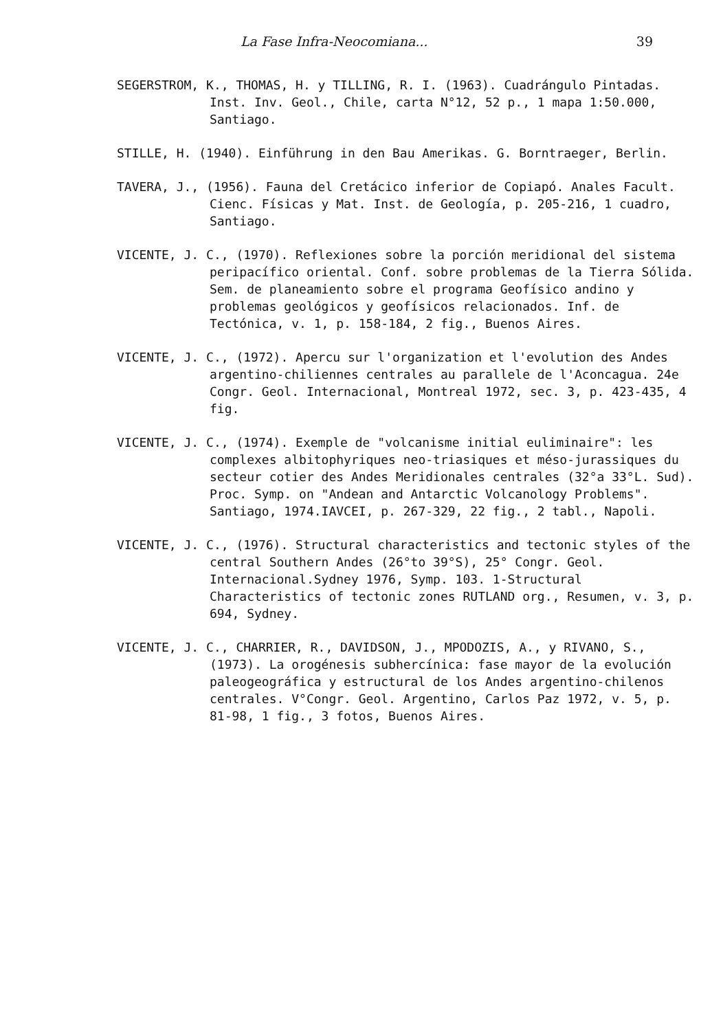La Fase Infra-Neocomiana... 39
SEGERSTROM, K., THOMAS, H. y TILLING, R. I. (1963). Cuadrángulo Pintadas. Inst. Inv. Geol., Chile, carta N°12, 52 p., 1 mapa 1:50.000, Santiago.
STILLE, H. (1940). Einführung in den Bau Amerikas. G. Borntraeger, Berlin.
TAVERA, J., (1956). Fauna del Cretácico inferior de Copiapó. Anales Facult. Cienc. Físicas y Mat. Inst. de Geología, p. 205-216, 1 cuadro, Santiago.
VICENTE, J. C., (1970). Reflexiones sobre la porción meridional del sistema peripacífico oriental. Conf. sobre problemas de la Tierra Sólida. Sem. de planeamiento sobre el programa Geofísico andino y problemas geológicos y geofísicos relacionados. Inf. de Tectónica, v. 1, p. 158-184, 2 fig., Buenos Aires.
VICENTE, J. C., (1972). Apercu sur l'organization et l'evolution des Andes argentino-chiliennes centrales au parallele de l'Aconcagua. 24e Congr. Geol. Internacional, Montreal 1972, sec. 3, p. 423-435, 4 fig.
VICENTE, J. C., (1974). Exemple de "volcanisme initial euliminaire": les complexes albitophyriques neo-triasiques et méso-jurassiques du secteur cotier des Andes Meridionales centrales (32°a 33°L. Sud). Proc. Symp. on "Andean and Antarctic Volcanology Problems". Santiago, 1974.IAVCEI, p. 267-329, 22 fig., 2 tabl., Napoli.
VICENTE, J. C., (1976). Structural characteristics and tectonic styles of the central Southern Andes (26°to 39°S), 25° Congr. Geol. Internacional.Sydney 1976, Symp. 103. 1-Structural Characteristics of tectonic zones RUTLAND org., Resumen, v. 3, p. 694, Sydney.
VICENTE, J. C., CHARRIER, R., DAVIDSON, J., MPODOZIS, A., y RIVANO, S., (1973). La orogénesis subhercínica: fase mayor de la evolución paleogeográfica y estructural de los Andes argentino-chilenos centrales. V°Congr. Geol. Argentino, Carlos Paz 1972, v. 5, p. 81-98, 1 fig., 3 fotos, Buenos Aires.